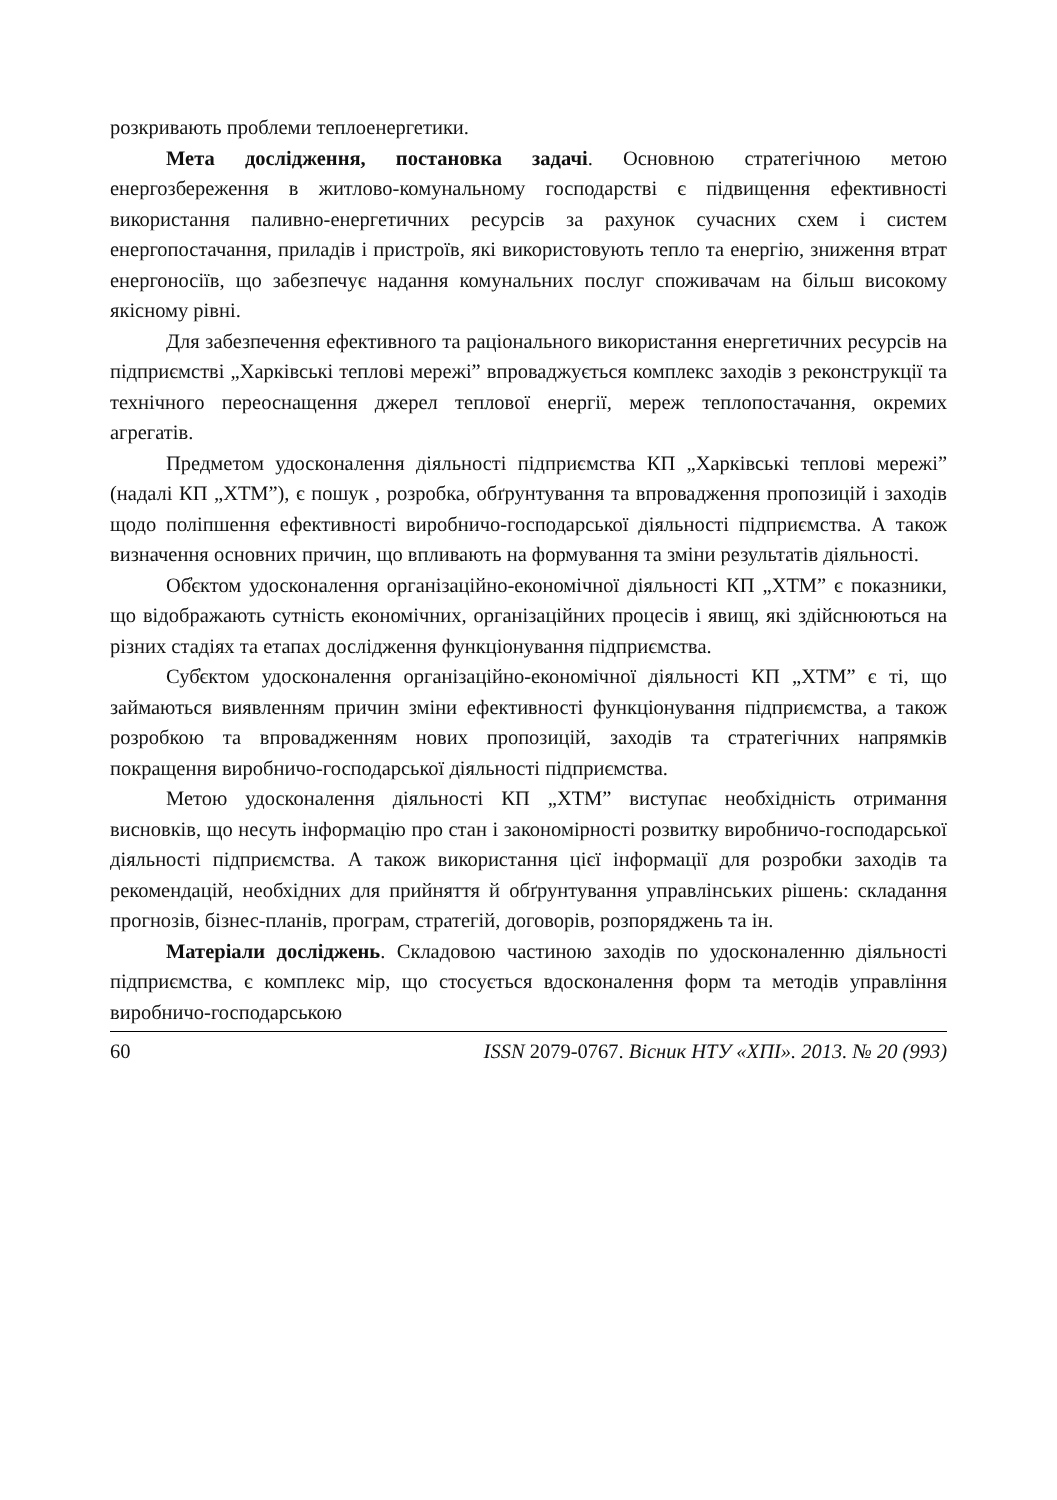розкривають проблеми теплоенергетики.
Мета дослідження, постановка задачі. Основною стратегічною метою енергозбереження в житлово-комунальному господарстві є підвищення ефективності використання паливно-енергетичних ресурсів за рахунок сучасних схем і систем енергопостачання, приладів і пристроїв, які використовують тепло та енергію, зниження втрат енергоносіїв, що забезпечує надання комунальних послуг споживачам на більш високому якісному рівні.
Для забезпечення ефективного та раціонального використання енергетичних ресурсів на підприємстві „Харківські теплові мережі” впроваджується комплекс заходів з реконструкції та технічного переоснащення джерел теплової енергії, мереж теплопостачання, окремих агрегатів.
Предметом удосконалення діяльності підприємства КП „Харківські теплові мережі” (надалі КП „ХТМ”), є пошук , розробка, обґрунтування та впровадження пропозицій і заходів щодо поліпшення ефективності виробничо-господарської діяльності підприємства. А також визначення основних причин, що впливають на формування та зміни результатів діяльності.
Об̓єктом удосконалення організаційно-економічної діяльності КП „ХТМ” є показники, що відображають сутність економічних, організаційних процесів і явищ, які здійснюються на різних стадіях та етапах дослідження функціонування підприємства.
Суб̓єктом удосконалення організаційно-економічної діяльності КП „ХТМ” є ті, що займаються виявленням причин зміни ефективності функціонування підприємства, а також розробкою та впровадженням нових пропозицій, заходів та стратегічних напрямків покращення виробничо-господарської діяльності підприємства.
Метою удосконалення діяльності КП „ХТМ” виступає необхідність отримання висновків, що несуть інформацію про стан і закономірності розвитку виробничо-господарської діяльності підприємства. А також використання цієї інформації для розробки заходів та рекомендацій, необхідних для прийняття й обґрунтування управлінських рішень: складання прогнозів, бізнес-планів, програм, стратегій, договорів, розпоряджень та ін.
Матеріали досліджень. Складовою частиною заходів по удосконаленню діяльності підприємства, є комплекс мір, що стосується вдосконалення форм та методів управління виробничо-господарською
60 ISSN 2079-0767. Вісник НТУ «ХПІ». 2013. № 20 (993)